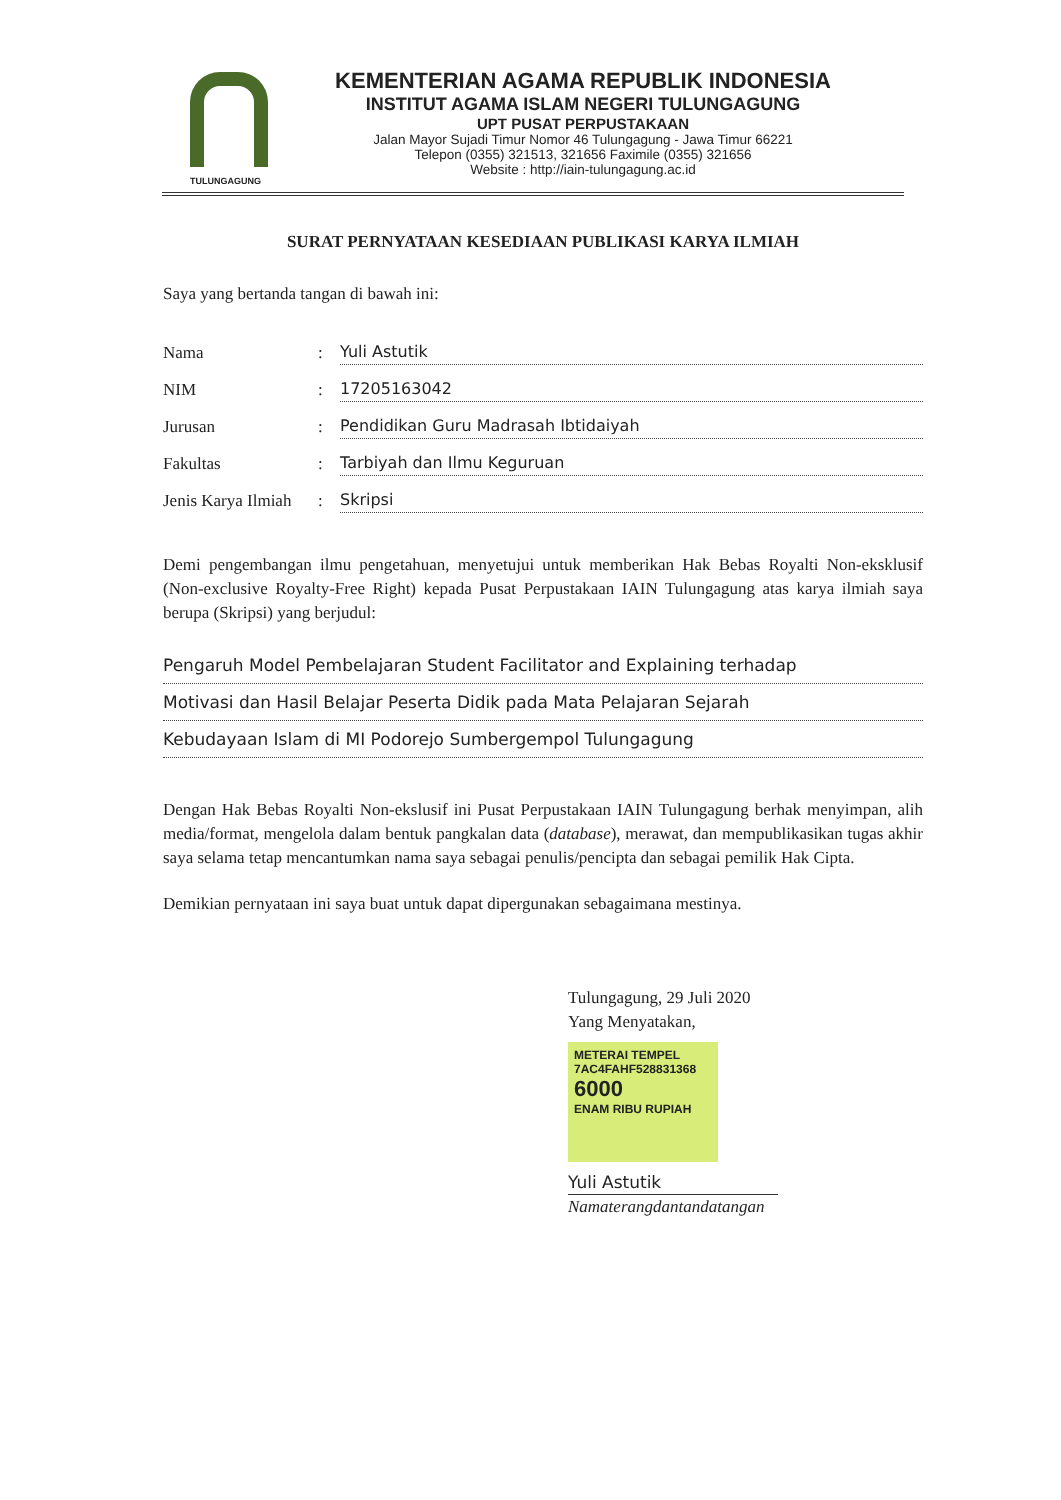TULUNGAGUNG
KEMENTERIAN AGAMA REPUBLIK INDONESIA
INSTITUT AGAMA ISLAM NEGERI TULUNGAGUNG
UPT PUSAT PERPUSTAKAAN
Jalan Mayor Sujadi Timur Nomor 46 Tulungagung - Jawa Timur 66221
Telepon (0355) 321513, 321656 Faximile (0355) 321656
Website : http://iain-tulungagung.ac.id
SURAT PERNYATAAN KESEDIAAN PUBLIKASI KARYA ILMIAH
Saya yang bertanda tangan di bawah ini:
Nama: Yuli Astutik
NIM: 17205163042
Jurusan: Pendidikan Guru Madrasah Ibtidaiyah
Fakultas: Tarbiyah dan Ilmu Keguruan
Jenis Karya Ilmiah: Skripsi
Demi pengembangan ilmu pengetahuan, menyetujui untuk memberikan Hak Bebas Royalti Non-eksklusif (Non-exclusive Royalty-Free Right) kepada Pusat Perpustakaan IAIN Tulungagung atas karya ilmiah saya berupa (Skripsi) yang berjudul:
Pengaruh Model Pembelajaran Student Facilitator and Explaining terhadap
Motivasi dan Hasil Belajar Peserta Didik pada Mata Pelajaran Sejarah
Kebudayaan Islam di MI Podorejo Sumbergempol Tulungagung
Dengan Hak Bebas Royalti Non-ekslusif ini Pusat Perpustakaan IAIN Tulungagung berhak menyimpan, alih media/format, mengelola dalam bentuk pangkalan data (database), merawat, dan mempublikasikan tugas akhir saya selama tetap mencantumkan nama saya sebagai penulis/pencipta dan sebagai pemilik Hak Cipta.
Demikian pernyataan ini saya buat untuk dapat dipergunakan sebagaimana mestinya.
Tulungagung, 29 Juli 2020
Yang Menyatakan,
METERAI TEMPEL
7AC4FAHF528831368
6000
ENAM RIBU RUPIAH
Yuli Astutik
Namaterangdantandatangan